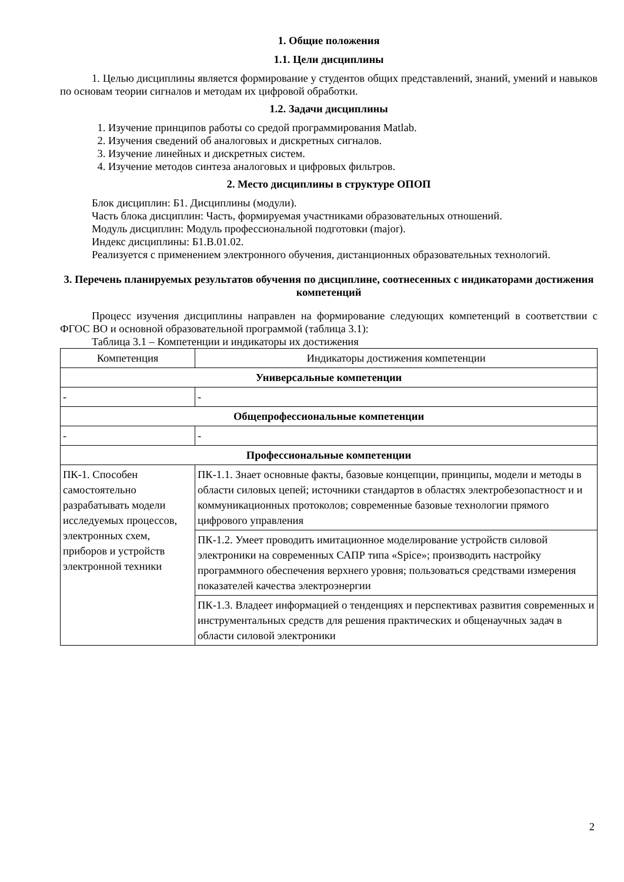1. Общие положения
1.1. Цели дисциплины
1. Целью дисциплины является формирование у студентов общих представлений, знаний, умений и навыков по основам теории сигналов и методам их цифровой обработки.
1.2. Задачи дисциплины
1. Изучение принципов работы со средой программирования Matlab.
2. Изучения сведений об аналоговых и дискретных сигналов.
3. Изучение линейных и дискретных систем.
4. Изучение методов синтеза аналоговых и цифровых фильтров.
2. Место дисциплины в структуре ОПОП
Блок дисциплин: Б1. Дисциплины (модули).
Часть блока дисциплин: Часть, формируемая участниками образовательных отношений.
Модуль дисциплин: Модуль профессиональной подготовки (major).
Индекс дисциплины: Б1.В.01.02.
Реализуется с применением электронного обучения, дистанционных образовательных технологий.
3. Перечень планируемых результатов обучения по дисциплине, соотнесенных с индикаторами достижения компетенций
Процесс изучения дисциплины направлен на формирование следующих компетенций в соответствии с ФГОС ВО и основной образовательной программой (таблица 3.1):
Таблица 3.1 – Компетенции и индикаторы их достижения
| Компетенция | Индикаторы достижения компетенции |
| --- | --- |
| Универсальные компетенции | |
| - | - |
| Общепрофессиональные компетенции | |
| - | - |
| Профессиональные компетенции | |
| ПК-1. Способен самостоятельно разрабатывать модели исследуемых процессов, электронных схем, приборов и устройств электронной техники | ПК-1.1. Знает основные факты, базовые концепции, принципы, модели и методы в области силовых цепей; источники стандартов в областях электробезопастност и и коммуникационных протоколов; современные базовые технологии прямого цифрового управления |
| | ПК-1.2. Умеет проводить имитационное моделирование устройств силовой электроники на современных САПР типа «Spice»; производить настройку программного обеспечения верхнего уровня; пользоваться средствами измерения показателей качества электроэнергии |
| | ПК-1.3. Владеет информацией о тенденциях и перспективах развития современных и инструментальных средств для решения практических и общенаучных задач в области силовой электроники |
2